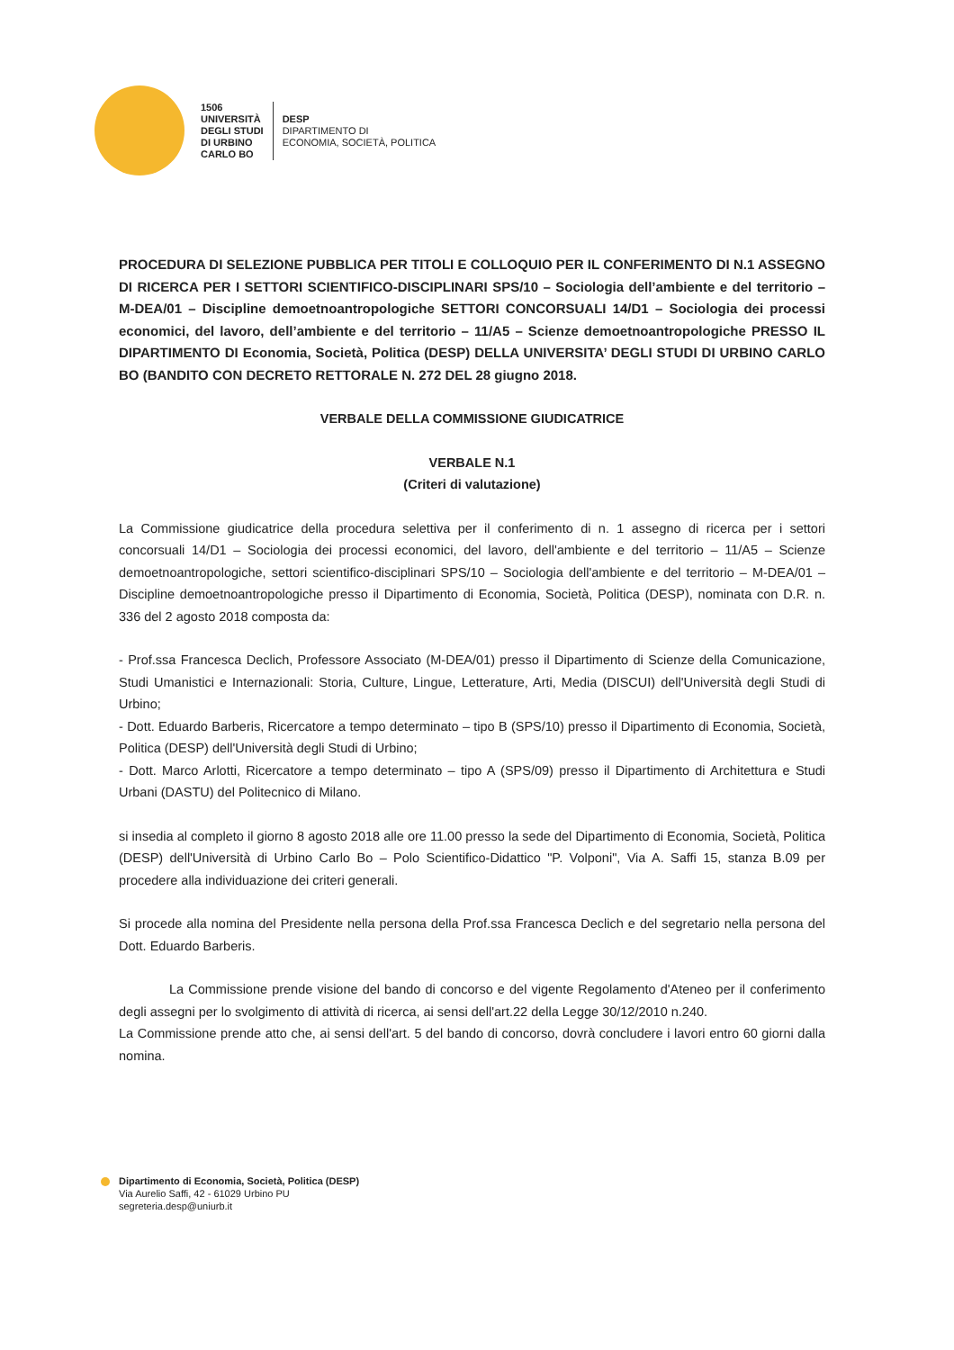1506
UNIVERSITÀ
DEGLI STUDI
DI URBINO
CARLO BO
DESP
DIPARTIMENTO DI
ECONOMIA, SOCIETÀ, POLITICA
PROCEDURA DI SELEZIONE PUBBLICA PER TITOLI E COLLOQUIO PER IL CONFERIMENTO DI N.1 ASSEGNO DI RICERCA PER I SETTORI SCIENTIFICO-DISCIPLINARI SPS/10 – Sociologia dell’ambiente e del territorio – M-DEA/01 – Discipline demoetnoantropologiche SETTORI CONCORSUALI 14/D1 – Sociologia dei processi economici, del lavoro, dell’ambiente e del territorio – 11/A5 – Scienze demoetnoantropologiche PRESSO IL DIPARTIMENTO DI Economia, Società, Politica (DESP) DELLA UNIVERSITA’ DEGLI STUDI DI URBINO CARLO BO (BANDITO CON DECRETO RETTORALE N. 272 DEL 28 giugno 2018.
VERBALE DELLA COMMISSIONE GIUDICATRICE
VERBALE N.1
(Criteri di valutazione)
La Commissione giudicatrice della procedura selettiva per il conferimento di n. 1 assegno di ricerca per i settori concorsuali 14/D1 – Sociologia dei processi economici, del lavoro, dell'ambiente e del territorio – 11/A5 – Scienze demoetnoantropologiche, settori scientifico-disciplinari SPS/10 – Sociologia dell'ambiente e del territorio – M-DEA/01 – Discipline demoetnoantropologiche presso il Dipartimento di Economia, Società, Politica (DESP), nominata con D.R. n. 336 del 2 agosto 2018 composta da:
- Prof.ssa Francesca Declich, Professore Associato (M-DEA/01) presso il Dipartimento di Scienze della Comunicazione, Studi Umanistici e Internazionali: Storia, Culture, Lingue, Letterature, Arti, Media (DISCUI) dell'Università degli Studi di Urbino;
- Dott. Eduardo Barberis, Ricercatore a tempo determinato – tipo B (SPS/10) presso il Dipartimento di Economia, Società, Politica (DESP) dell'Università degli Studi di Urbino;
- Dott. Marco Arlotti, Ricercatore a tempo determinato – tipo A (SPS/09) presso il Dipartimento di Architettura e Studi Urbani (DASTU) del Politecnico di Milano.
si insedia al completo il giorno 8 agosto 2018 alle ore 11.00 presso la sede del Dipartimento di Economia, Società, Politica (DESP) dell'Università di Urbino Carlo Bo – Polo Scientifico-Didattico "P. Volponi", Via A. Saffi 15, stanza B.09 per procedere alla individuazione dei criteri generali.
Si procede alla nomina del Presidente nella persona della Prof.ssa Francesca Declich e del segretario nella persona del Dott. Eduardo Barberis.
La Commissione prende visione del bando di concorso e del vigente Regolamento d'Ateneo per il conferimento degli assegni per lo svolgimento di attività di ricerca, ai sensi dell'art.22 della Legge 30/12/2010 n.240.
La Commissione prende atto che, ai sensi dell'art. 5 del bando di concorso, dovrà concludere i lavori entro 60 giorni dalla nomina.
Dipartimento di Economia, Società, Politica (DESP)
Via Aurelio Saffi, 42 - 61029 Urbino PU
segreteria.desp@uniurb.it